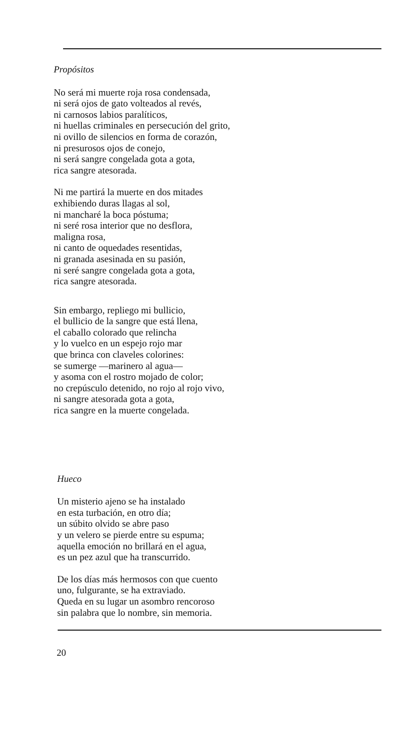Propósitos
No será mi muerte roja rosa condensada,
ni será ojos de gato volteados al revés,
ni carnosos labios paralíticos,
ni huellas criminales en persecución del grito,
ni ovillo de silencios en forma de corazón,
ni presurosos ojos de conejo,
ni será sangre congelada gota a gota,
rica sangre atesorada.
Ni me partirá la muerte en dos mitades
exhibiendo duras llagas al sol,
ni mancharé la boca póstuma;
ni seré rosa interior que no desflora,
maligna rosa,
ni canto de oquedades resentidas,
ni granada asesinada en su pasión,
ni seré sangre congelada gota a gota,
rica sangre atesorada.
Sin embargo, repliego mi bullicio,
el bullicio de la sangre que está llena,
el caballo colorado que relincha
y lo vuelco en un espejo rojo mar
que brinca con claveles colorines:
se sumerge —marinero al agua—
y asoma con el rostro mojado de color;
no crepúsculo detenido, no rojo al rojo vivo,
ni sangre atesorada gota a gota,
rica sangre en la muerte congelada.
Hueco
Un misterio ajeno se ha instalado
en esta turbación, en otro día;
un súbito olvido se abre paso
y un velero se pierde entre su espuma;
aquella emoción no brillará en el agua,
es un pez azul que ha transcurrido.
De los días más hermosos con que cuento
uno, fulgurante, se ha extraviado.
Queda en su lugar un asombro rencoroso
sin palabra que lo nombre, sin memoria.
20